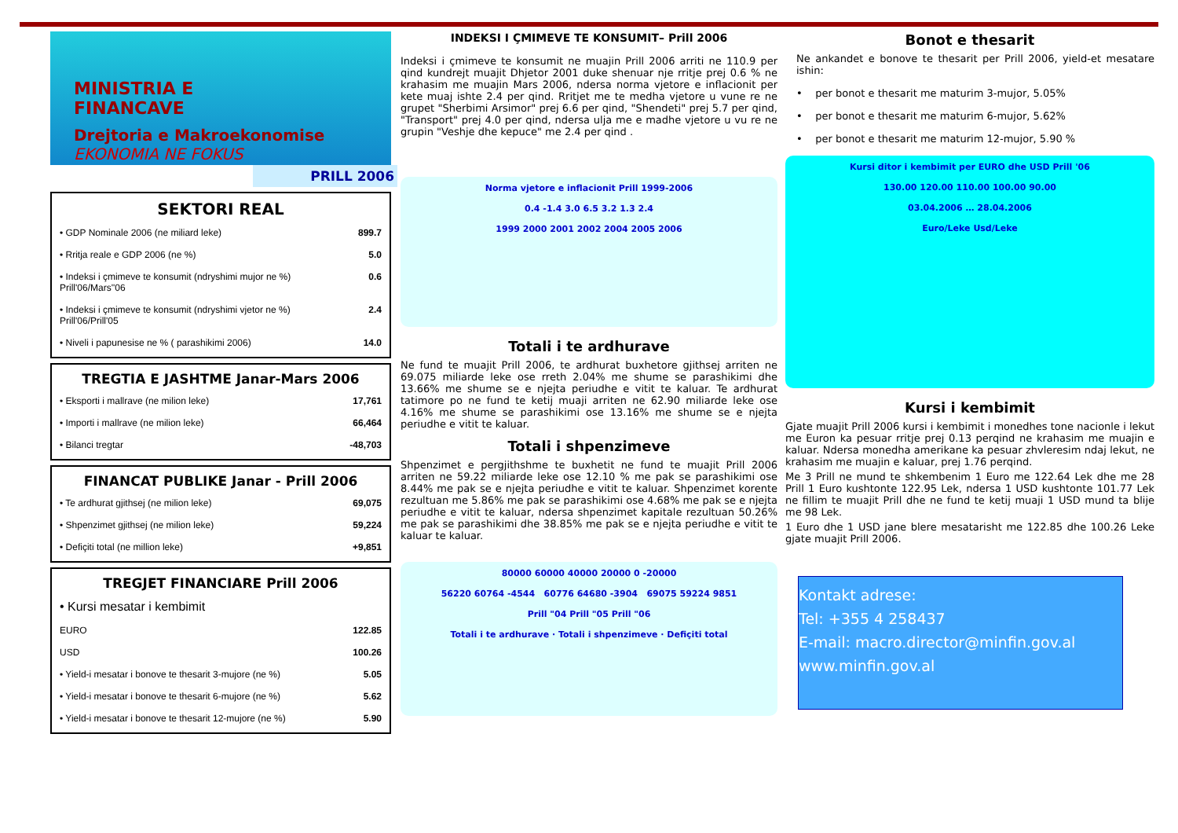MINISTRIA E FINANCAVE
Drejtoria e Makroekonomise
EKONOMIA NE FOKUS
PRILL 2006
SEKTORI REAL
| • GDP Nominale 2006 (ne miliard leke) | 899.7 |
| • Rritja reale e GDP 2006 (ne %) | 5.0 |
| • Indeksi i çmimeve te konsumit (ndryshimi mujor ne %) Prill'06/Mars''06 | 0.6 |
| • Indeksi i çmimeve te konsumit (ndryshimi vjetor ne %) Prill'06/Prill'05 | 2.4 |
| • Niveli i papunesise ne % ( parashikimi 2006) | 14.0 |
TREGTIA E JASHTME Janar-Mars 2006
| • Eksporti i mallrave (ne milion leke) | 17,761 |
| • Importi i mallrave (ne milion leke) | 66,464 |
| • Bilanci tregtar | -48,703 |
FINANCAT PUBLIKE Janar - Prill 2006
| • Te ardhurat gjithsej (ne milion leke) | 69,075 |
| • Shpenzimet gjithsej (ne milion leke) | 59,224 |
| • Defiçiti total (ne million leke) | +9,851 |
TREGJET FINANCIARE Prill 2006
| • Kursi mesatar i kembimit | |
| EURO | 122.85 |
| USD | 100.26 |
| • Yield-i mesatar i bonove te thesarit 3-mujore (ne %) | 5.05 |
| • Yield-i mesatar i bonove te thesarit 6-mujore (ne %) | 5.62 |
| • Yield-i mesatar i bonove te thesarit 12-mujore (ne %) | 5.90 |
INDEKSI I ÇMIMEVE TE KONSUMIT– Prill 2006
Indeksi i çmimeve te konsumit ne muajin Prill 2006 arriti ne 110.9 per qind kundrejt muajit Dhjetor 2001 duke shenuar nje rritje prej 0.6 % ne krahasim me muajin Mars 2006, ndersa norma vjetore e inflacionit per kete muaj ishte 2.4 per qind. Rritjet me te medha vjetore u vune re ne grupet "Sherbimi Arsimor" prej 6.6 per qind, "Shendeti" prej 5.7 per qind, "Transport" prej 4.0 per qind, ndersa ulja me e madhe vjetore u vu re ne grupin "Veshje dhe kepuce" me 2.4 per qind .
Norma vjetore e inflacionit Prill 1999-2006
0.4 -1.4 3.0 6.5 3.2 1.3 2.4
1999 2000 2001 2002 2004 2005 2006
Totali i te ardhurave
Ne fund te muajit Prill 2006, te ardhurat buxhetore gjithsej arriten ne 69.075 miliarde leke ose rreth 2.04% me shume se parashikimi dhe 13.66% me shume se e njejta periudhe e vitit te kaluar. Te ardhurat tatimore po ne fund te ketij muaji arriten ne 62.90 miliarde leke ose 4.16% me shume se parashikimi ose 13.16% me shume se e njejta periudhe e vitit te kaluar.
Totali i shpenzimeve
Shpenzimet e pergjithshme te buxhetit ne fund te muajit Prill 2006 arriten ne 59.22 miliarde leke ose 12.10 % me pak se parashikimi ose 8.44% me pak se e njejta periudhe e vitit te kaluar. Shpenzimet korente rezultuan me 5.86% me pak se parashikimi ose 4.68% me pak se e njejta periudhe e vitit te kaluar, ndersa shpenzimet kapitale rezultuan 50.26% me pak se parashikimi dhe 38.85% me pak se e njejta periudhe e vitit te kaluar te kaluar.
80000 60000 40000 20000 0 -20000
56220 60764 -4544 60776 64680 -3904 69075 59224 9851
Prill "04 Prill "05 Prill "06
Totali i te ardhurave · Totali i shpenzimeve · Defiçiti total
Bonot e thesarit
Ne ankandet e bonove te thesarit per Prill 2006, yield-et mesatare ishin:
• per bonot e thesarit me maturim 3-mujor, 5.05%
• per bonot e thesarit me maturim 6-mujor, 5.62%
• per bonot e thesarit me maturim 12-mujor, 5.90 %
Kursi ditor i kembimit per EURO dhe USD Prill '06
130.00 120.00 110.00 100.00 90.00
03.04.2006 … 28.04.2006
Euro/Leke Usd/Leke
Kursi i kembimit
Gjate muajit Prill 2006 kursi i kembimit i monedhes tone nacionle i lekut me Euron ka pesuar rritje prej 0.13 perqind ne krahasim me muajin e kaluar. Ndersa monedha amerikane ka pesuar zhvleresim ndaj lekut, ne krahasim me muajin e kaluar, prej 1.76 perqind.
Me 3 Prill ne mund te shkembenim 1 Euro me 122.64 Lek dhe me 28 Prill 1 Euro kushtonte 122.95 Lek, ndersa 1 USD kushtonte 101.77 Lek ne fillim te muajit Prill dhe ne fund te ketij muaji 1 USD mund ta blije me 98 Lek.
1 Euro dhe 1 USD jane blere mesatarisht me 122.85 dhe 100.26 Leke gjate muajit Prill 2006.
Kontakt adrese:
Tel: +355 4 258437
E-mail: macro.director@minfin.gov.al
www.minfin.gov.al